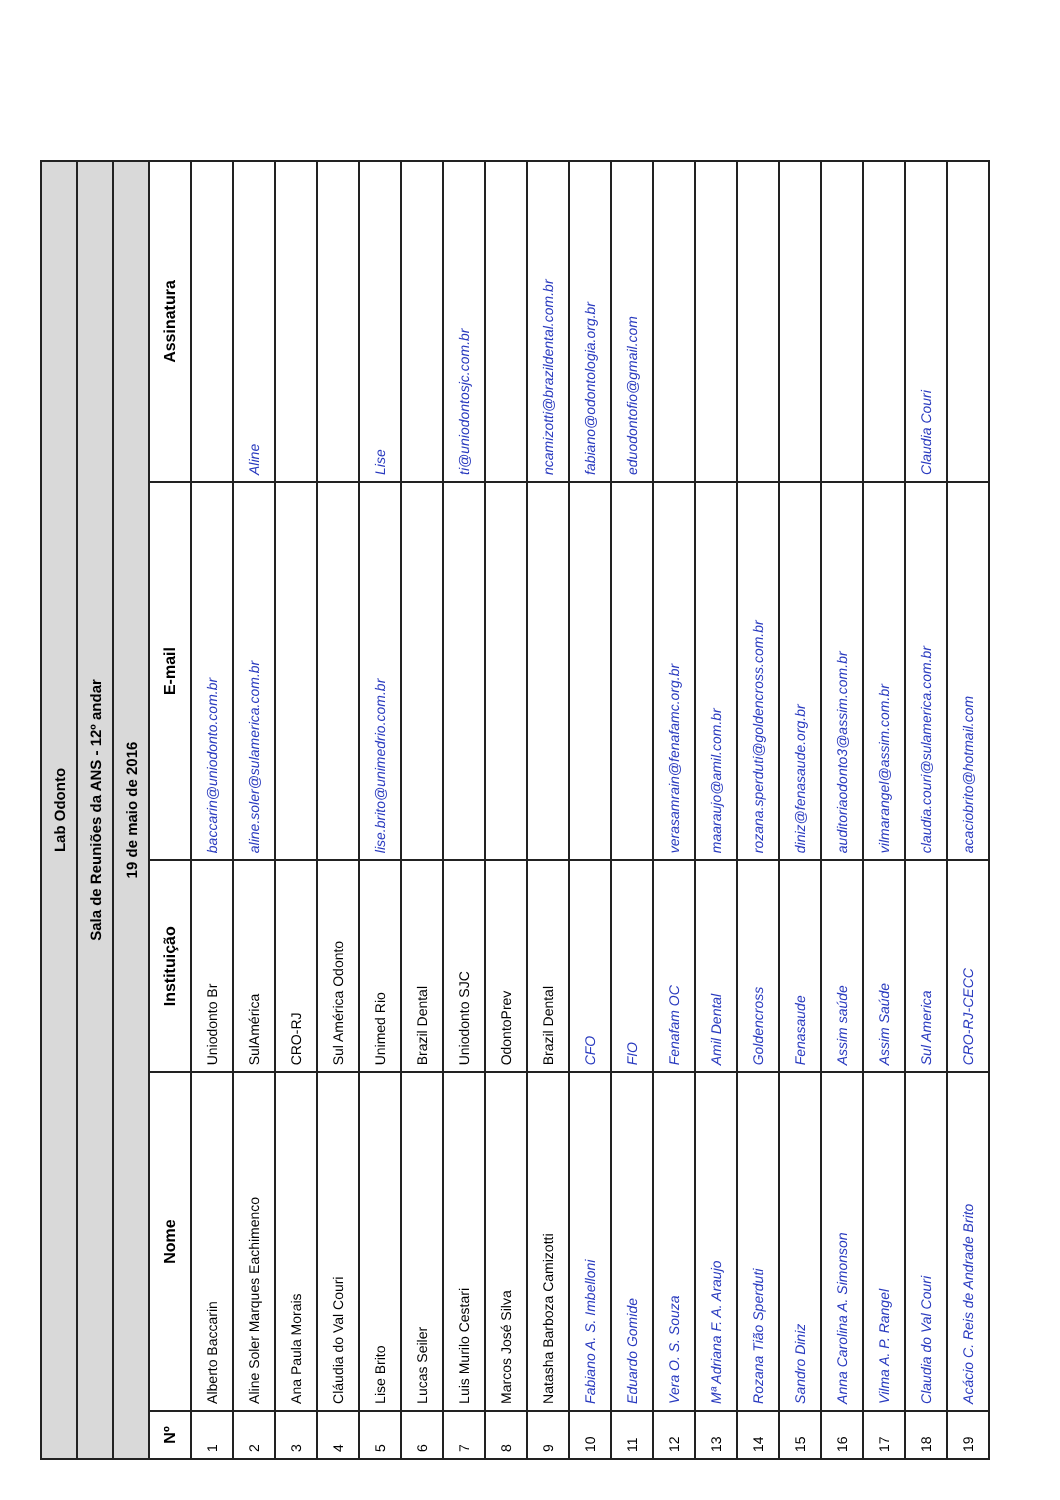| Lab Odonto | | | | |
| Sala de Reuniões da ANS - 12º andar | | | | |
| 19 de maio de 2016 | | | | |
| Nº | Nome | Instituição | E-mail | Assinatura |
| 1 | Alberto Baccarin | Uniodonto Br | baccarin@uniodonto.com.br | |
| 2 | Aline Soler Marques Eachimenco | SulAmérica | aline.soler@sulamerica.com.br | Aline |
| 3 | Ana Paula Morais | CRO-RJ | | |
| 4 | Cláudia do Val Couri | Sul América Odonto | | |
| 5 | Lise Brito | Unimed Rio | lise.brito@unimedrio.com.br | Lise |
| 6 | Lucas Seiler | Brazil Dental | | |
| 7 | Luis Murilo Cestari | Uniodonto SJC | | ti@uniodontosjc.com.br |
| 8 | Marcos José Silva | OdontoPrev | | |
| 9 | Natasha Barboza Camizotti | Brazil Dental | | ncamizotti@brazildental.com.br |
| 10 | Fabiano A. S. Imbelloni | CFO | | fabiano@odontologia.org.br |
| 11 | Eduardo Gomide | FIO | | eduodontofio@gmail.com |
| 12 | Vera O. S. Souza | Fenafam OC | verasamrain@fenafamc.org.br | |
| 13 | Mª Adriana F. A. Araujo | Amil Dental | maaraujo@amil.com.br | |
| 14 | Rozana Tião Sperduti | Goldencross | rozana.sperduti@goldencross.com.br | |
| 15 | Sandro Diniz | Fenasaude | diniz@fenasaude.org.br | |
| 16 | Anna Carolina A. Simonson | Assim saúde | auditoriaodonto3@assim.com.br | |
| 17 | Vilma A. P. Rangel | Assim Saúde | vilmarangel@assim.com.br | |
| 18 | Claudia do Val Couri | Sul America | claudia.couri@sulamerica.com.br | Claudia Couri |
| 19 | Acácio C. Reis de Andrade Brito | CRO-RJ-CECC | acaciobrito@hotmail.com | |